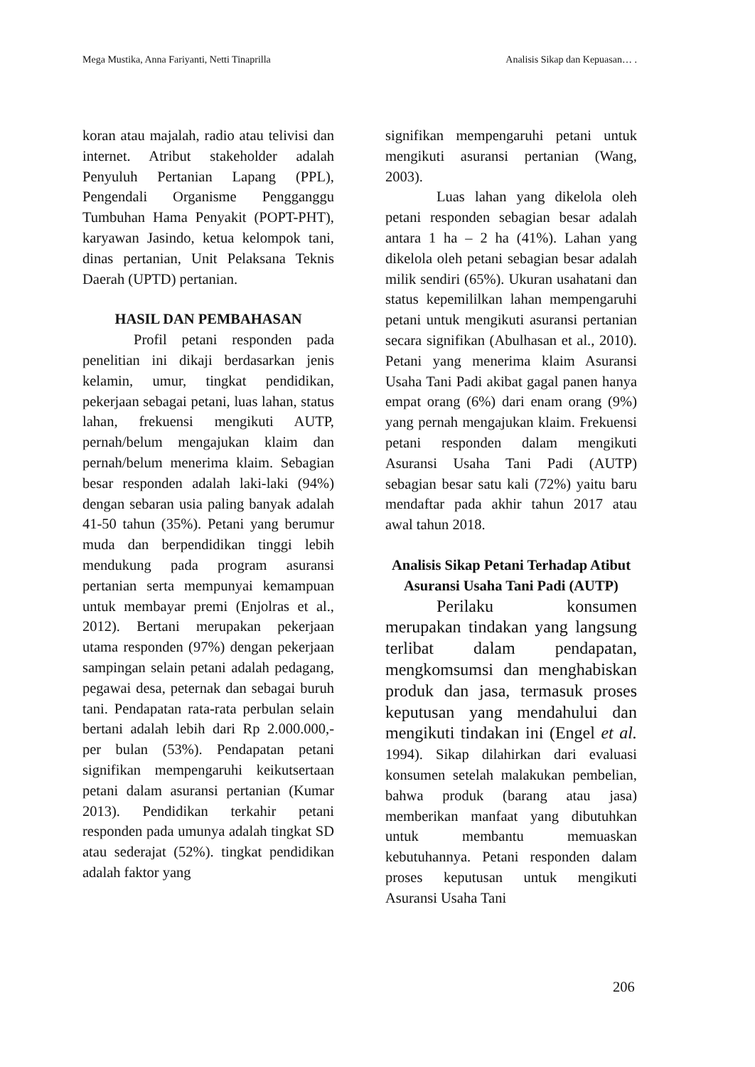Mega Mustika, Anna Fariyanti, Netti Tinaprilla Analisis Sikap dan Kepuasan… .
koran atau majalah, radio atau telivisi dan internet. Atribut stakeholder adalah Penyuluh Pertanian Lapang (PPL), Pengendali Organisme Pengganggu Tumbuhan Hama Penyakit (POPT-PHT), karyawan Jasindo, ketua kelompok tani, dinas pertanian, Unit Pelaksana Teknis Daerah (UPTD) pertanian.
HASIL DAN PEMBAHASAN
Profil petani responden pada penelitian ini dikaji berdasarkan jenis kelamin, umur, tingkat pendidikan, pekerjaan sebagai petani, luas lahan, status lahan, frekuensi mengikuti AUTP, pernah/belum mengajukan klaim dan pernah/belum menerima klaim. Sebagian besar responden adalah laki-laki (94%) dengan sebaran usia paling banyak adalah 41-50 tahun (35%). Petani yang berumur muda dan berpendidikan tinggi lebih mendukung pada program asuransi pertanian serta mempunyai kemampuan untuk membayar premi (Enjolras et al., 2012). Bertani merupakan pekerjaan utama responden (97%) dengan pekerjaan sampingan selain petani adalah pedagang, pegawai desa, peternak dan sebagai buruh tani. Pendapatan rata-rata perbulan selain bertani adalah lebih dari Rp 2.000.000,- per bulan (53%). Pendapatan petani signifikan mempengaruhi keikutsertaan petani dalam asuransi pertanian (Kumar 2013). Pendidikan terkahir petani responden pada umunya adalah tingkat SD atau sederajat (52%). tingkat pendidikan adalah faktor yang
signifikan mempengaruhi petani untuk mengikuti asuransi pertanian (Wang, 2003).
Luas lahan yang dikelola oleh petani responden sebagian besar adalah antara 1 ha – 2 ha (41%). Lahan yang dikelola oleh petani sebagian besar adalah milik sendiri (65%). Ukuran usahatani dan status kepemililkan lahan mempengaruhi petani untuk mengikuti asuransi pertanian secara signifikan (Abulhasan et al., 2010). Petani yang menerima klaim Asuransi Usaha Tani Padi akibat gagal panen hanya empat orang (6%) dari enam orang (9%) yang pernah mengajukan klaim. Frekuensi petani responden dalam mengikuti Asuransi Usaha Tani Padi (AUTP) sebagian besar satu kali (72%) yaitu baru mendaftar pada akhir tahun 2017 atau awal tahun 2018.
Analisis Sikap Petani Terhadap Atibut Asuransi Usaha Tani Padi (AUTP)
Perilaku konsumen merupakan tindakan yang langsung terlibat dalam pendapatan, mengkomsumsi dan menghabiskan produk dan jasa, termasuk proses keputusan yang mendahului dan mengikuti tindakan ini (Engel et al. 1994). Sikap dilahirkan dari evaluasi konsumen setelah malakukan pembelian, bahwa produk (barang atau jasa) memberikan manfaat yang dibutuhkan untuk membantu memuaskan kebutuhannya. Petani responden dalam proses keputusan untuk mengikuti Asuransi Usaha Tani
206